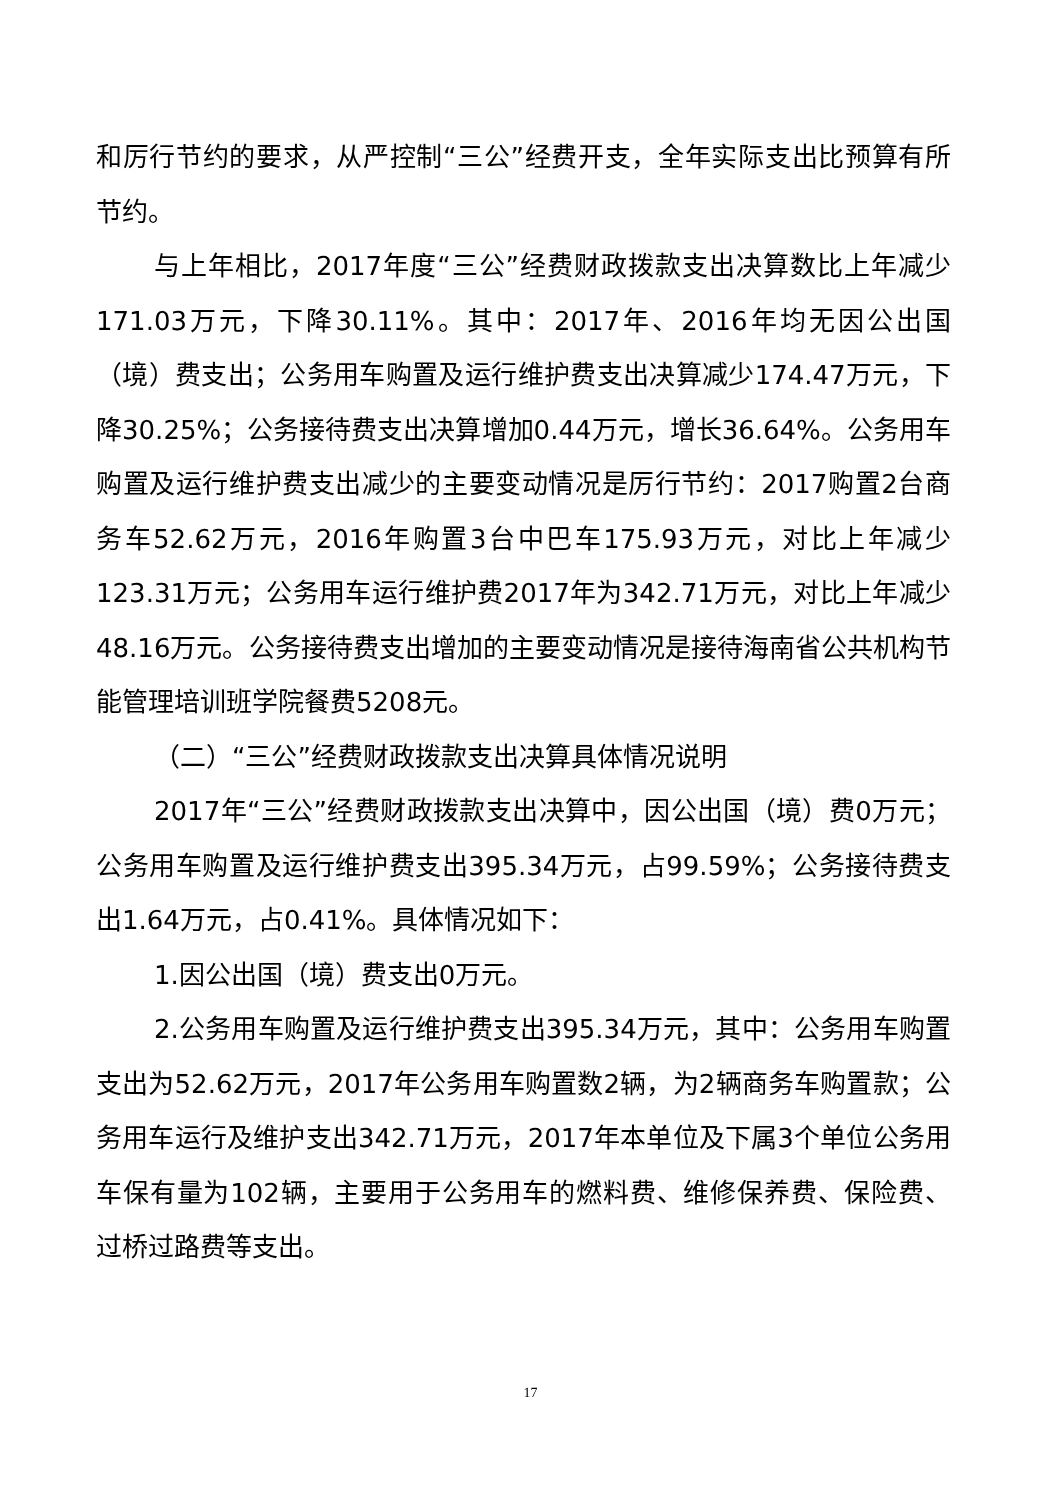和厉行节约的要求，从严控制“三公”经费开支，全年实际支出比预算有所节约。
与上年相比，2017年度“三公”经费财政拨款支出决算数比上年减少171.03万元，下降30.11%。其中：2017年、2016年均无因公出国（境）费支出；公务用车购置及运行维护费支出决算减少174.47万元，下降30.25%；公务接待费支出决算增加0.44万元，增长36.64%。公务用车购置及运行维护费支出减少的主要变动情况是厉行节约：2017购置2台商务车52.62万元，2016年购置3台中巴车175.93万元，对比上年减少123.31万元；公务用车运行维护费2017年为342.71万元，对比上年减少48.16万元。公务接待费支出增加的主要变动情况是接待海南省公共机构节能管理培训班学院餐费5208元。
（二）“三公”经费财政拨款支出决算具体情况说明
2017年“三公”经费财政拨款支出决算中，因公出国（境）费0万元；公务用车购置及运行维护费支出395.34万元，占99.59%；公务接待费支出1.64万元，占0.41%。具体情况如下：
1.因公出国（境）费支出0万元。
2.公务用车购置及运行维护费支出395.34万元，其中：公务用车购置支出为52.62万元，2017年公务用车购置数2辆，为2辆商务车购置款；公务用车运行及维护支出342.71万元，2017年本单位及下属3个单位公务用车保有量为102辆，主要用于公务用车的燃料费、维修保养费、保险费、过桥过路费等支出。
17